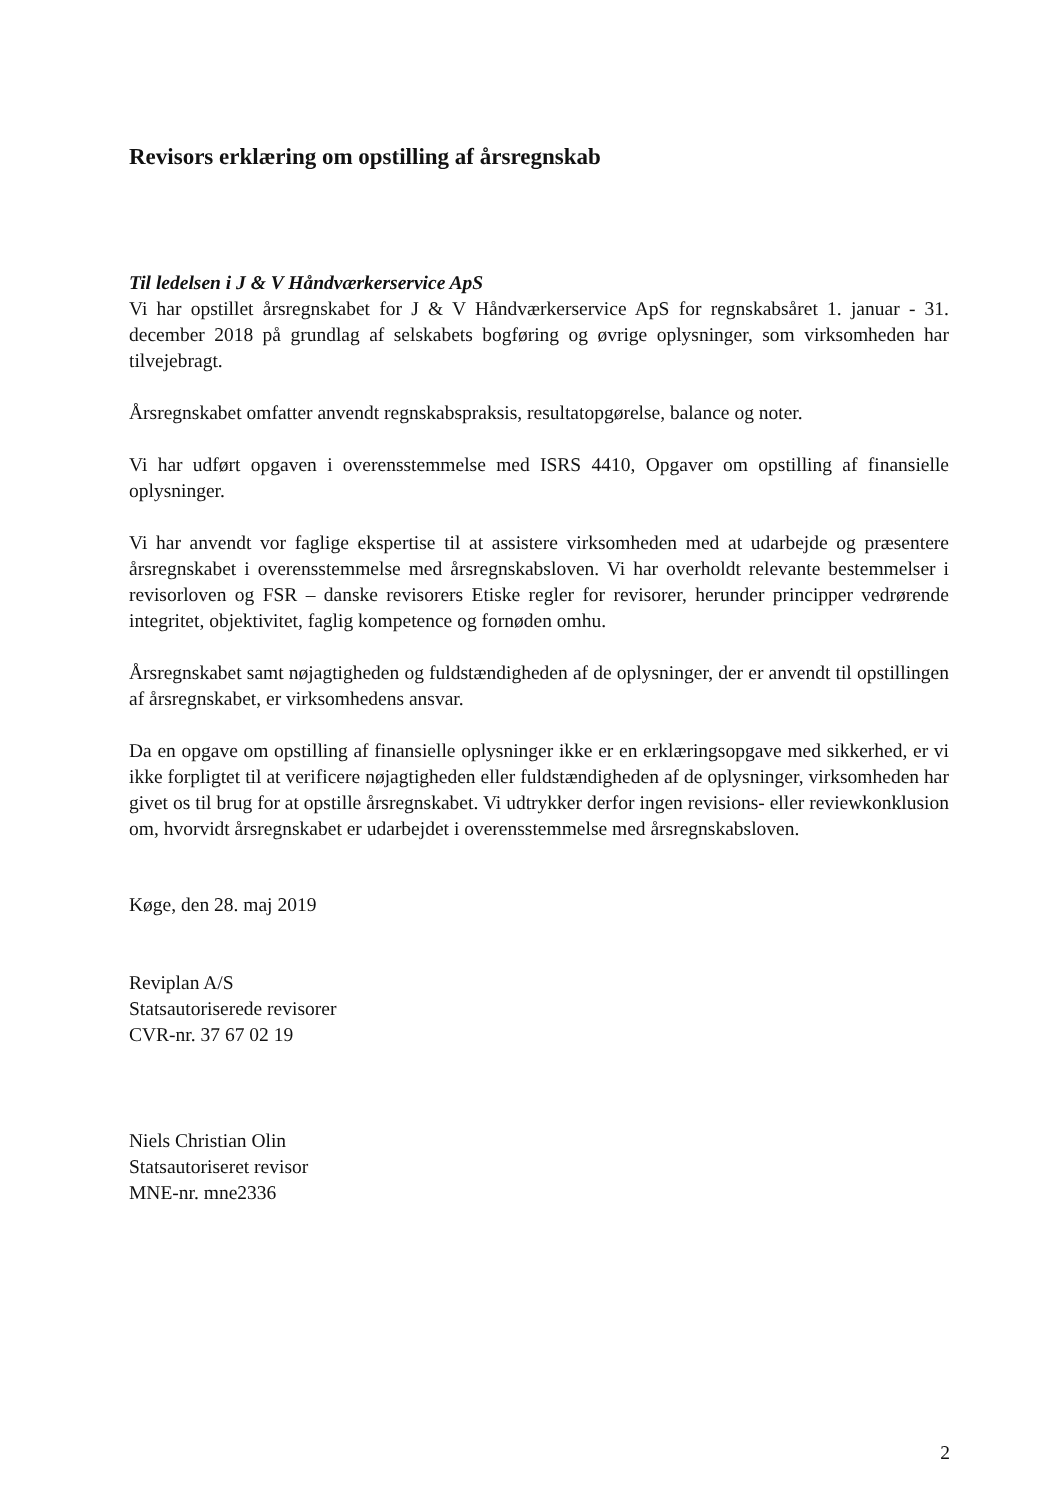Revisors erklæring om opstilling af årsregnskab
Til ledelsen i J & V Håndværkerservice ApS
Vi har opstillet årsregnskabet for J & V Håndværkerservice ApS for regnskabsåret 1. januar - 31. december 2018 på grundlag af selskabets bogføring og øvrige oplysninger, som virksomheden har tilvejebragt.
Årsregnskabet omfatter anvendt regnskabspraksis, resultatopgørelse, balance og noter.
Vi har udført opgaven i overensstemmelse med ISRS 4410, Opgaver om opstilling af finansielle oplysninger.
Vi har anvendt vor faglige ekspertise til at assistere virksomheden med at udarbejde og præsentere årsregnskabet i overensstemmelse med årsregnskabsloven. Vi har overholdt relevante bestemmelser i revisorloven og FSR – danske revisorers Etiske regler for revisorer, herunder principper vedrørende integritet, objektivitet, faglig kompetence og fornøden omhu.
Årsregnskabet samt nøjagtigheden og fuldstændigheden af de oplysninger, der er anvendt til opstillingen af årsregnskabet, er virksomhedens ansvar.
Da en opgave om opstilling af finansielle oplysninger ikke er en erklæringsopgave med sikkerhed, er vi ikke forpligtet til at verificere nøjagtigheden eller fuldstændigheden af de oplysninger, virksomheden har givet os til brug for at opstille årsregnskabet. Vi udtrykker derfor ingen revisions- eller reviewkonklusion om, hvorvidt årsregnskabet er udarbejdet i overensstemmelse med årsregnskabsloven.
Køge, den 28. maj 2019
Reviplan A/S
Statsautoriserede revisorer
CVR-nr. 37 67 02 19
Niels Christian Olin
Statsautoriseret revisor
MNE-nr. mne2336
2